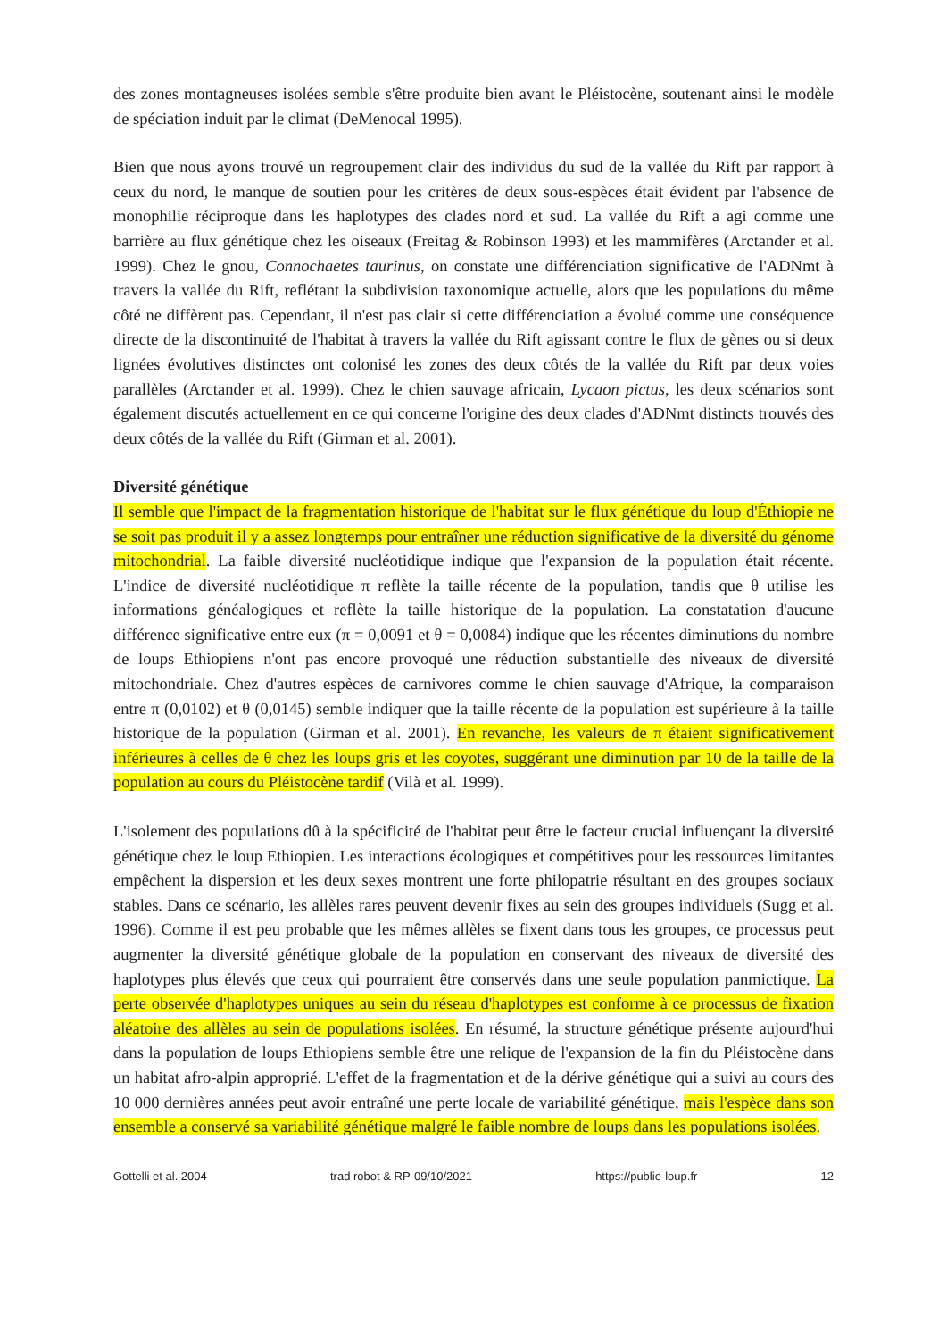des zones montagneuses isolées semble s'être produite bien avant le Pléistocène, soutenant ainsi le modèle de spéciation induit par le climat (DeMenocal 1995).
Bien que nous ayons trouvé un regroupement clair des individus du sud de la vallée du Rift par rapport à ceux du nord, le manque de soutien pour les critères de deux sous-espèces était évident par l'absence de monophilie réciproque dans les haplotypes des clades nord et sud. La vallée du Rift a agi comme une barrière au flux génétique chez les oiseaux (Freitag & Robinson 1993) et les mammifères (Arctander et al. 1999). Chez le gnou, Connochaetes taurinus, on constate une différenciation significative de l'ADNmt à travers la vallée du Rift, reflétant la subdivision taxonomique actuelle, alors que les populations du même côté ne diffèrent pas. Cependant, il n'est pas clair si cette différenciation a évolué comme une conséquence directe de la discontinuité de l'habitat à travers la vallée du Rift agissant contre le flux de gènes ou si deux lignées évolutives distinctes ont colonisé les zones des deux côtés de la vallée du Rift par deux voies parallèles (Arctander et al. 1999). Chez le chien sauvage africain, Lycaon pictus, les deux scénarios sont également discutés actuellement en ce qui concerne l'origine des deux clades d'ADNmt distincts trouvés des deux côtés de la vallée du Rift (Girman et al. 2001).
Diversité génétique
Il semble que l'impact de la fragmentation historique de l'habitat sur le flux génétique du loup d'Éthiopie ne se soit pas produit il y a assez longtemps pour entraîner une réduction significative de la diversité du génome mitochondrial. La faible diversité nucléotidique indique que l'expansion de la population était récente. L'indice de diversité nucléotidique π reflète la taille récente de la population, tandis que θ utilise les informations généalogiques et reflète la taille historique de la population. La constatation d'aucune différence significative entre eux (π = 0,0091 et θ = 0,0084) indique que les récentes diminutions du nombre de loups Ethiopiens n'ont pas encore provoqué une réduction substantielle des niveaux de diversité mitochondriale. Chez d'autres espèces de carnivores comme le chien sauvage d'Afrique, la comparaison entre π (0,0102) et θ (0,0145) semble indiquer que la taille récente de la population est supérieure à la taille historique de la population (Girman et al. 2001). En revanche, les valeurs de π étaient significativement inférieures à celles de θ chez les loups gris et les coyotes, suggérant une diminution par 10 de la taille de la population au cours du Pléistocène tardif (Vilà et al. 1999).
L'isolement des populations dû à la spécificité de l'habitat peut être le facteur crucial influençant la diversité génétique chez le loup Ethiopien. Les interactions écologiques et compétitives pour les ressources limitantes empêchent la dispersion et les deux sexes montrent une forte philopatrie résultant en des groupes sociaux stables. Dans ce scénario, les allèles rares peuvent devenir fixes au sein des groupes individuels (Sugg et al. 1996). Comme il est peu probable que les mêmes allèles se fixent dans tous les groupes, ce processus peut augmenter la diversité génétique globale de la population en conservant des niveaux de diversité des haplotypes plus élevés que ceux qui pourraient être conservés dans une seule population panmictique. La perte observée d'haplotypes uniques au sein du réseau d'haplotypes est conforme à ce processus de fixation aléatoire des allèles au sein de populations isolées. En résumé, la structure génétique présente aujourd'hui dans la population de loups Ethiopiens semble être une relique de l'expansion de la fin du Pléistocène dans un habitat afro-alpin approprié. L'effet de la fragmentation et de la dérive génétique qui a suivi au cours des 10 000 dernières années peut avoir entraîné une perte locale de variabilité génétique, mais l'espèce dans son ensemble a conservé sa variabilité génétique malgré le faible nombre de loups dans les populations isolées.
Gottelli et al. 2004 trad robot & RP-09/10/2021 https://publie-loup.fr 12